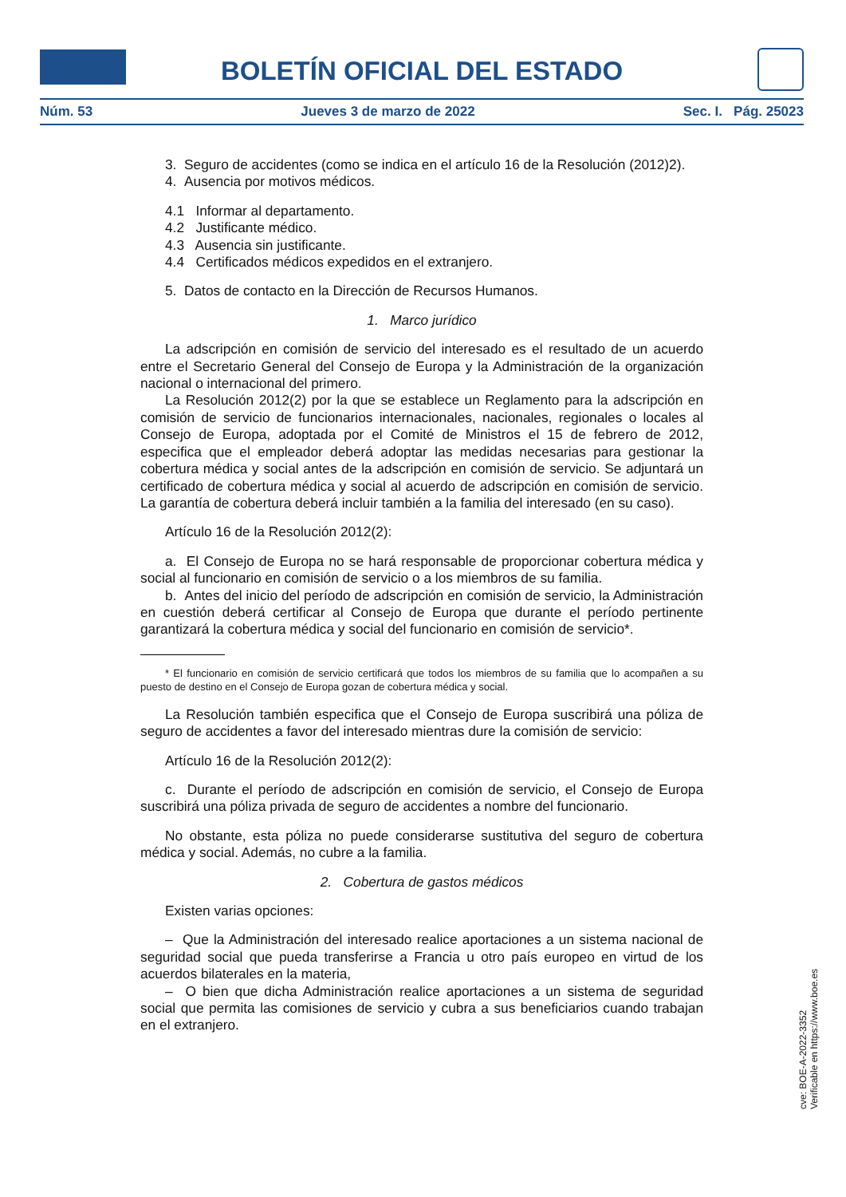BOLETÍN OFICIAL DEL ESTADO
Núm. 53 Jueves 3 de marzo de 2022 Sec. I. Pág. 25023
3. Seguro de accidentes (como se indica en el artículo 16 de la Resolución (2012)2).
4. Ausencia por motivos médicos.
4.1 Informar al departamento.
4.2 Justificante médico.
4.3 Ausencia sin justificante.
4.4 Certificados médicos expedidos en el extranjero.
5. Datos de contacto en la Dirección de Recursos Humanos.
1. Marco jurídico
La adscripción en comisión de servicio del interesado es el resultado de un acuerdo entre el Secretario General del Consejo de Europa y la Administración de la organización nacional o internacional del primero.
La Resolución 2012(2) por la que se establece un Reglamento para la adscripción en comisión de servicio de funcionarios internacionales, nacionales, regionales o locales al Consejo de Europa, adoptada por el Comité de Ministros el 15 de febrero de 2012, especifica que el empleador deberá adoptar las medidas necesarias para gestionar la cobertura médica y social antes de la adscripción en comisión de servicio. Se adjuntará un certificado de cobertura médica y social al acuerdo de adscripción en comisión de servicio. La garantía de cobertura deberá incluir también a la familia del interesado (en su caso).
Artículo 16 de la Resolución 2012(2):
a. El Consejo de Europa no se hará responsable de proporcionar cobertura médica y social al funcionario en comisión de servicio o a los miembros de su familia.
b. Antes del inicio del período de adscripción en comisión de servicio, la Administración en cuestión deberá certificar al Consejo de Europa que durante el período pertinente garantizará la cobertura médica y social del funcionario en comisión de servicio*.
* El funcionario en comisión de servicio certificará que todos los miembros de su familia que lo acompañen a su puesto de destino en el Consejo de Europa gozan de cobertura médica y social.
La Resolución también especifica que el Consejo de Europa suscribirá una póliza de seguro de accidentes a favor del interesado mientras dure la comisión de servicio:
Artículo 16 de la Resolución 2012(2):
c. Durante el período de adscripción en comisión de servicio, el Consejo de Europa suscribirá una póliza privada de seguro de accidentes a nombre del funcionario.
No obstante, esta póliza no puede considerarse sustitutiva del seguro de cobertura médica y social. Además, no cubre a la familia.
2. Cobertura de gastos médicos
Existen varias opciones:
– Que la Administración del interesado realice aportaciones a un sistema nacional de seguridad social que pueda transferirse a Francia u otro país europeo en virtud de los acuerdos bilaterales en la materia,
– O bien que dicha Administración realice aportaciones a un sistema de seguridad social que permita las comisiones de servicio y cubra a sus beneficiarios cuando trabajan en el extranjero.
cve: BOE-A-2022-3352
Verificable en https://www.boe.es